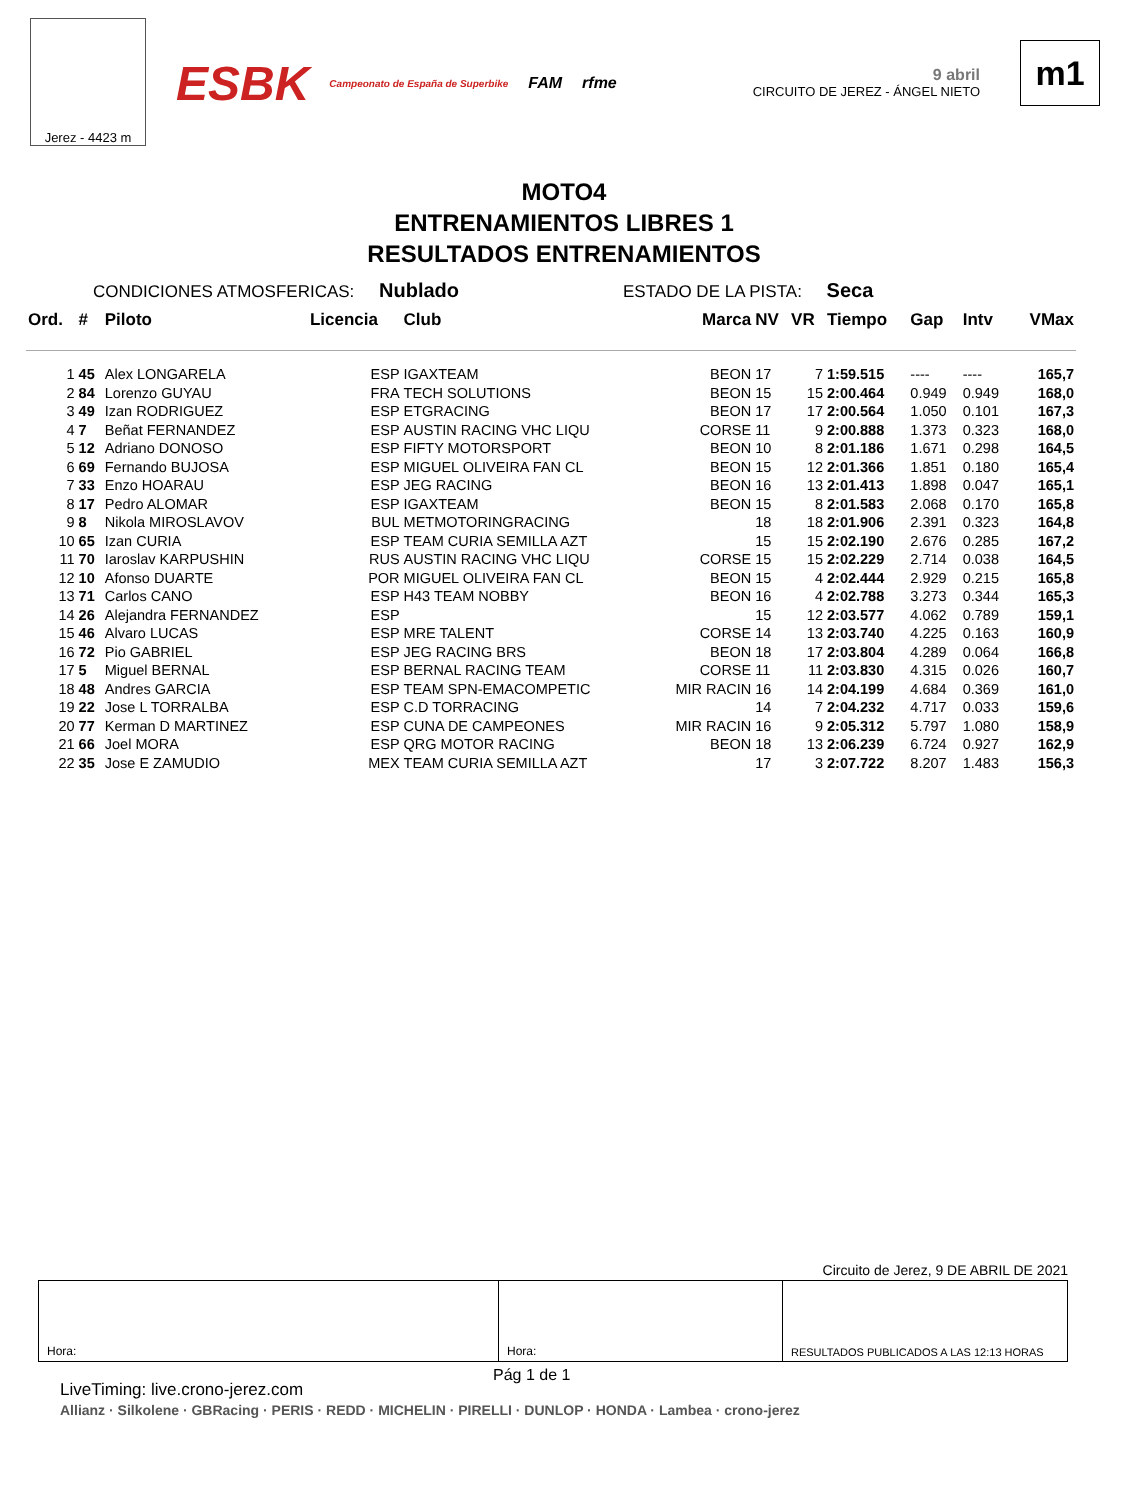Jerez - 4423 m
ESBK Campeonato de España de Superbike FAM rfme
9 abril
CIRCUITO DE JEREZ - ÁNGEL NIETO
m1
MOTO4
ENTRENAMIENTOS LIBRES 1
RESULTADOS ENTRENAMIENTOS
CONDICIONES ATMOSFERICAS: Nublado ESTADO DE LA PISTA: Seca
| Ord. | # | Piloto | Licencia | Club | Marca | NV | VR | Tiempo | Gap | Intv | VMax |
| --- | --- | --- | --- | --- | --- | --- | --- | --- | --- | --- | --- |
| 1 | 45 | Alex LONGARELA | ESP | IGAXTEAM | BEON | 17 | 7 | 1:59.515 | ---- | ---- | 165,7 |
| 2 | 84 | Lorenzo GUYAU | FRA | TECH SOLUTIONS | BEON | 15 | 15 | 2:00.464 | 0.949 | 0.949 | 168,0 |
| 3 | 49 | Izan RODRIGUEZ | ESP | ETGRACING | BEON | 17 | 17 | 2:00.564 | 1.050 | 0.101 | 167,3 |
| 4 | 7 | Beñat FERNANDEZ | ESP | AUSTIN RACING VHC LIQU | CORSE | 11 | 9 | 2:00.888 | 1.373 | 0.323 | 168,0 |
| 5 | 12 | Adriano DONOSO | ESP | FIFTY MOTORSPORT | BEON | 10 | 8 | 2:01.186 | 1.671 | 0.298 | 164,5 |
| 6 | 69 | Fernando BUJOSA | ESP | MIGUEL OLIVEIRA FAN CL | BEON | 15 | 12 | 2:01.366 | 1.851 | 0.180 | 165,4 |
| 7 | 33 | Enzo HOARAU | ESP | JEG RACING | BEON | 16 | 13 | 2:01.413 | 1.898 | 0.047 | 165,1 |
| 8 | 17 | Pedro ALOMAR | ESP | IGAXTEAM | BEON | 15 | 8 | 2:01.583 | 2.068 | 0.170 | 165,8 |
| 9 | 8 | Nikola MIROSLAVOV | BUL | METMOTORINGRACING | | 18 | 18 | 2:01.906 | 2.391 | 0.323 | 164,8 |
| 10 | 65 | Izan CURIA | ESP | TEAM CURIA SEMILLA AZT | | 15 | 15 | 2:02.190 | 2.676 | 0.285 | 167,2 |
| 11 | 70 | Iaroslav KARPUSHIN | RUS | AUSTIN RACING VHC LIQU | CORSE | 15 | 15 | 2:02.229 | 2.714 | 0.038 | 164,5 |
| 12 | 10 | Afonso DUARTE | POR | MIGUEL OLIVEIRA FAN CL | BEON | 15 | 4 | 2:02.444 | 2.929 | 0.215 | 165,8 |
| 13 | 71 | Carlos CANO | ESP | H43 TEAM NOBBY | BEON | 16 | 4 | 2:02.788 | 3.273 | 0.344 | 165,3 |
| 14 | 26 | Alejandra FERNANDEZ | ESP | | | 15 | 12 | 2:03.577 | 4.062 | 0.789 | 159,1 |
| 15 | 46 | Alvaro LUCAS | ESP | MRE TALENT | CORSE | 14 | 13 | 2:03.740 | 4.225 | 0.163 | 160,9 |
| 16 | 72 | Pio GABRIEL | ESP | JEG RACING BRS | BEON | 18 | 17 | 2:03.804 | 4.289 | 0.064 | 166,8 |
| 17 | 5 | Miguel BERNAL | ESP | BERNAL RACING TEAM | CORSE | 11 | 11 | 2:03.830 | 4.315 | 0.026 | 160,7 |
| 18 | 48 | Andres GARCIA | ESP | TEAM SPN-EMACOMPETIC | MIR RACIN | 16 | 14 | 2:04.199 | 4.684 | 0.369 | 161,0 |
| 19 | 22 | Jose L TORRALBA | ESP | C.D TORRACING | | 14 | 7 | 2:04.232 | 4.717 | 0.033 | 159,6 |
| 20 | 77 | Kerman D MARTINEZ | ESP | CUNA DE CAMPEONES | MIR RACIN | 16 | 9 | 2:05.312 | 5.797 | 1.080 | 158,9 |
| 21 | 66 | Joel MORA | ESP | QRG MOTOR RACING | BEON | 18 | 13 | 2:06.239 | 6.724 | 0.927 | 162,9 |
| 22 | 35 | Jose E ZAMUDIO | MEX | TEAM CURIA SEMILLA AZT | | 17 | 3 | 2:07.722 | 8.207 | 1.483 | 156,3 |
Circuito de Jerez, 9 DE ABRIL DE 2021
Hora: Hora: RESULTADOS PUBLICADOS A LAS 12:13 HORAS
Pág 1 de 1
LiveTiming: live.crono-jerez.com
Allianz · Silkolene · GBRacing · PERIS · REDD · MICHELIN · PIRELLI · DUNLOP · HONDA · Lambea · crono-jerez